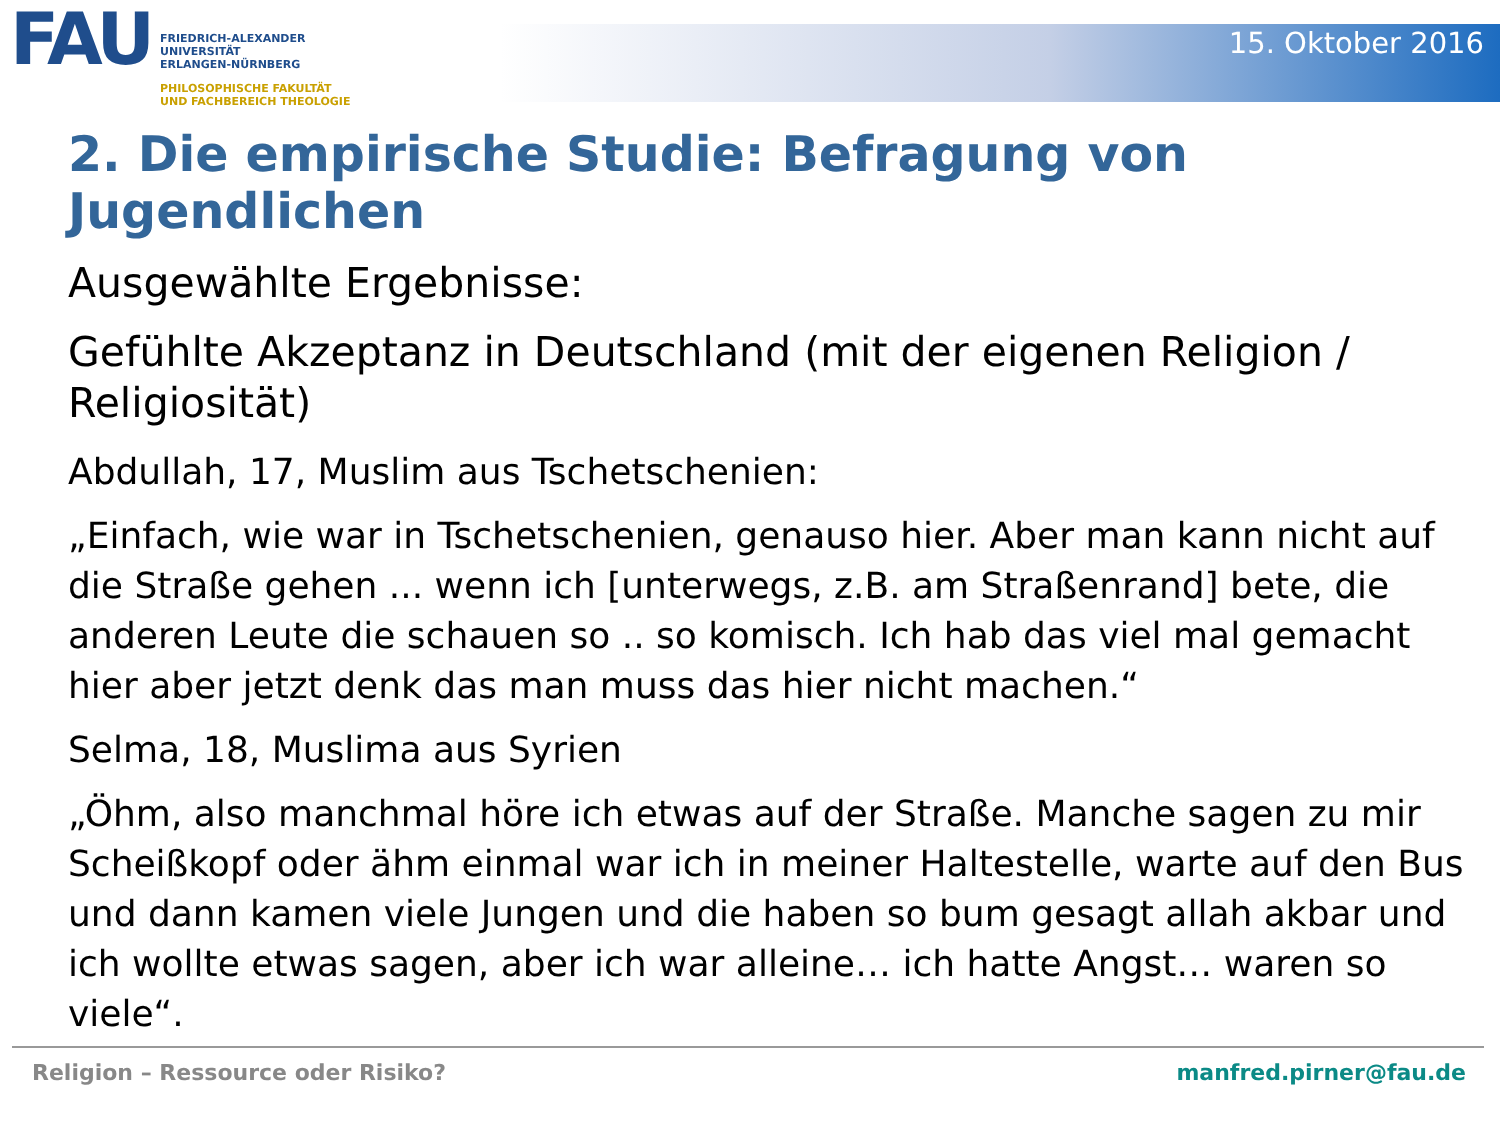FAU
FRIEDRICH-ALEXANDER
UNIVERSITÄT
ERLANGEN-NÜRNBERG
PHILOSOPHISCHE FAKULTÄT
UND FACHBEREICH THEOLOGIE
15. Oktober 2016
2. Die empirische Studie: Befragung von Jugendlichen
Ausgewählte Ergebnisse:
Gefühlte Akzeptanz in Deutschland (mit der eigenen Religion / Religiosität)
Abdullah, 17, Muslim aus Tschetschenien:
„Einfach, wie war in Tschetschenien, genauso hier. Aber man kann nicht auf die Straße gehen ... wenn ich [unterwegs, z.B. am Straßenrand] bete, die anderen Leute die schauen so .. so komisch. Ich hab das viel mal gemacht hier aber jetzt denk das man muss das hier nicht machen.“
Selma, 18, Muslima aus Syrien
„Öhm, also manchmal höre ich etwas auf der Straße. Manche sagen zu mir Scheißkopf oder ähm einmal war ich in meiner Haltestelle, warte auf den Bus und dann kamen viele Jungen und die haben so bum gesagt allah akbar und ich wollte etwas sagen, aber ich war alleine… ich hatte Angst… waren so viele“.
Religion – Ressource oder Risiko? manfred.pirner@fau.de